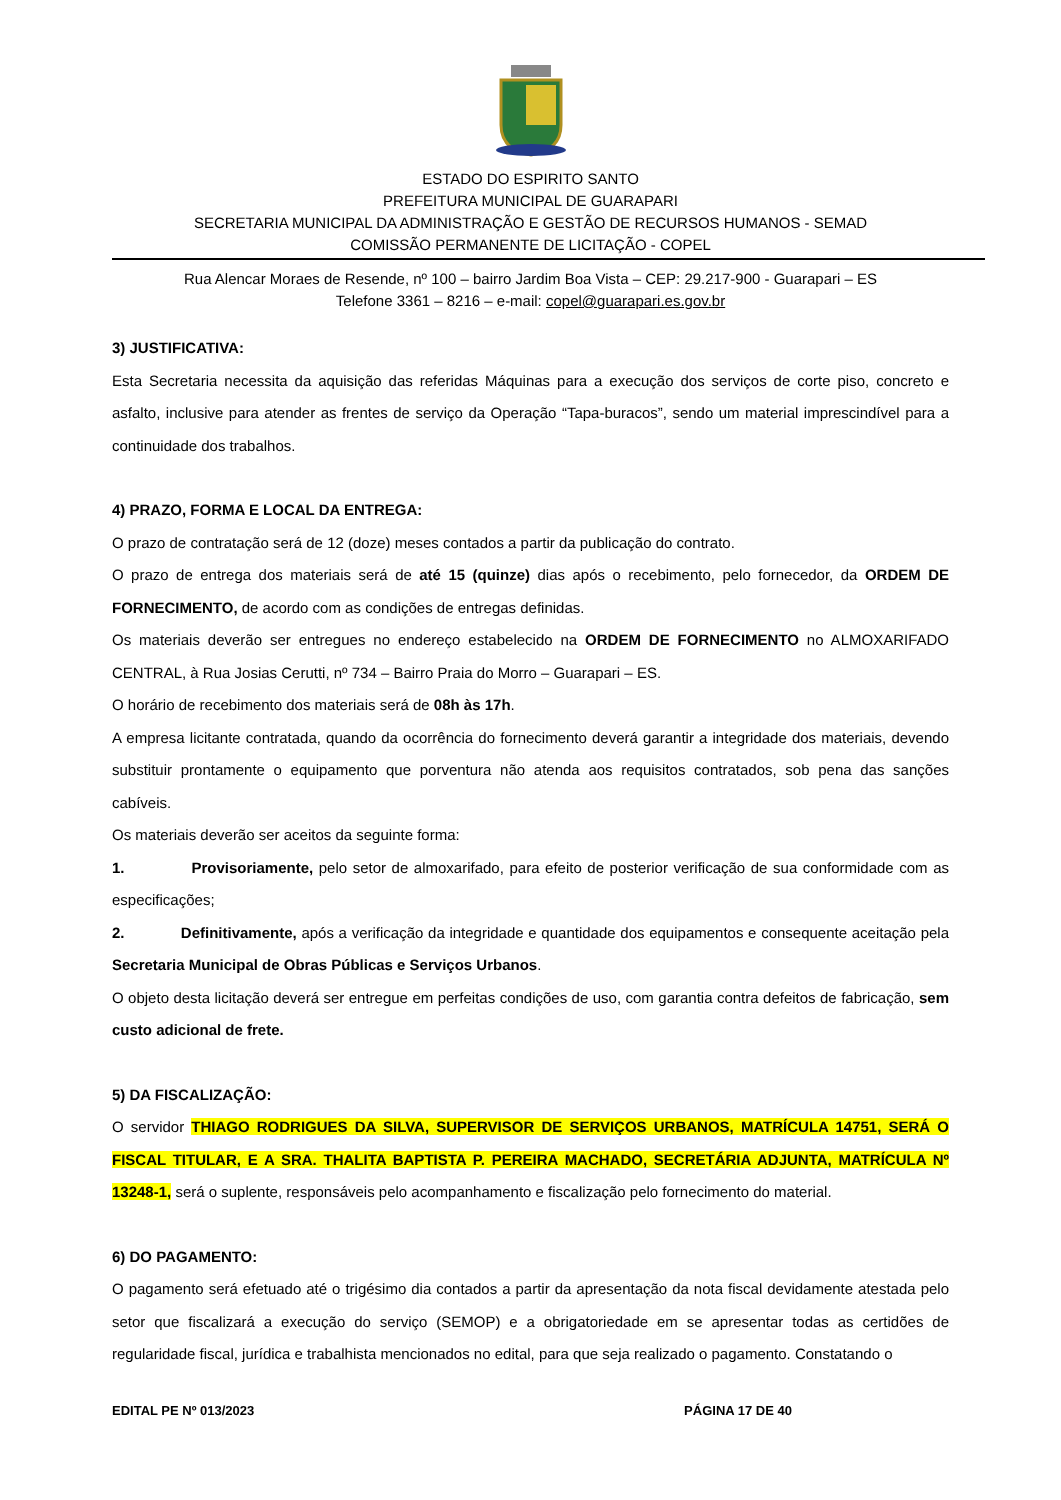ESTADO DO ESPIRITO SANTO
PREFEITURA MUNICIPAL DE GUARAPARI
SECRETARIA MUNICIPAL DA ADMINISTRAÇÃO E GESTÃO DE RECURSOS HUMANOS - SEMAD
COMISSÃO PERMANENTE DE LICITAÇÃO - COPEL
Rua Alencar Moraes de Resende, nº 100 – bairro Jardim Boa Vista – CEP: 29.217-900 - Guarapari – ES
Telefone 3361 – 8216 – e-mail: copel@guarapari.es.gov.br
3) JUSTIFICATIVA:
Esta Secretaria necessita da aquisição das referidas Máquinas para a execução dos serviços de corte piso, concreto e asfalto, inclusive para atender as frentes de serviço da Operação “Tapa-buracos”, sendo um material imprescindível para a continuidade dos trabalhos.
4) PRAZO, FORMA E LOCAL DA ENTREGA:
O prazo de contratação será de 12 (doze) meses contados a partir da publicação do contrato.
O prazo de entrega dos materiais será de até 15 (quinze) dias após o recebimento, pelo fornecedor, da ORDEM DE FORNECIMENTO, de acordo com as condições de entregas definidas.
Os materiais deverão ser entregues no endereço estabelecido na ORDEM DE FORNECIMENTO no ALMOXARIFADO CENTRAL, à Rua Josias Cerutti, nº 734 – Bairro Praia do Morro – Guarapari – ES.
O horário de recebimento dos materiais será de 08h às 17h.
A empresa licitante contratada, quando da ocorrência do fornecimento deverá garantir a integridade dos materiais, devendo substituir prontamente o equipamento que porventura não atenda aos requisitos contratados, sob pena das sanções cabíveis.
Os materiais deverão ser aceitos da seguinte forma:
1. Provisoriamente, pelo setor de almoxarifado, para efeito de posterior verificação de sua conformidade com as especificações;
2. Definitivamente, após a verificação da integridade e quantidade dos equipamentos e consequente aceitação pela Secretaria Municipal de Obras Públicas e Serviços Urbanos.
O objeto desta licitação deverá ser entregue em perfeitas condições de uso, com garantia contra defeitos de fabricação, sem custo adicional de frete.
5) DA FISCALIZAÇÃO:
O servidor THIAGO RODRIGUES DA SILVA, SUPERVISOR DE SERVIÇOS URBANOS, MATRÍCULA 14751, SERÁ O FISCAL TITULAR, E A SRA. THALITA BAPTISTA P. PEREIRA MACHADO, SECRETÁRIA ADJUNTA, MATRÍCULA Nº 13248-1, será o suplente, responsáveis pelo acompanhamento e fiscalização pelo fornecimento do material.
6) DO PAGAMENTO:
O pagamento será efetuado até o trigésimo dia contados a partir da apresentação da nota fiscal devidamente atestada pelo setor que fiscalizará a execução do serviço (SEMOP) e a obrigatoriedade em se apresentar todas as certidões de regularidade fiscal, jurídica e trabalhista mencionados no edital, para que seja realizado o pagamento. Constatando o
EDITAL PE Nº 013/2023 PÁGINA 17 DE 40